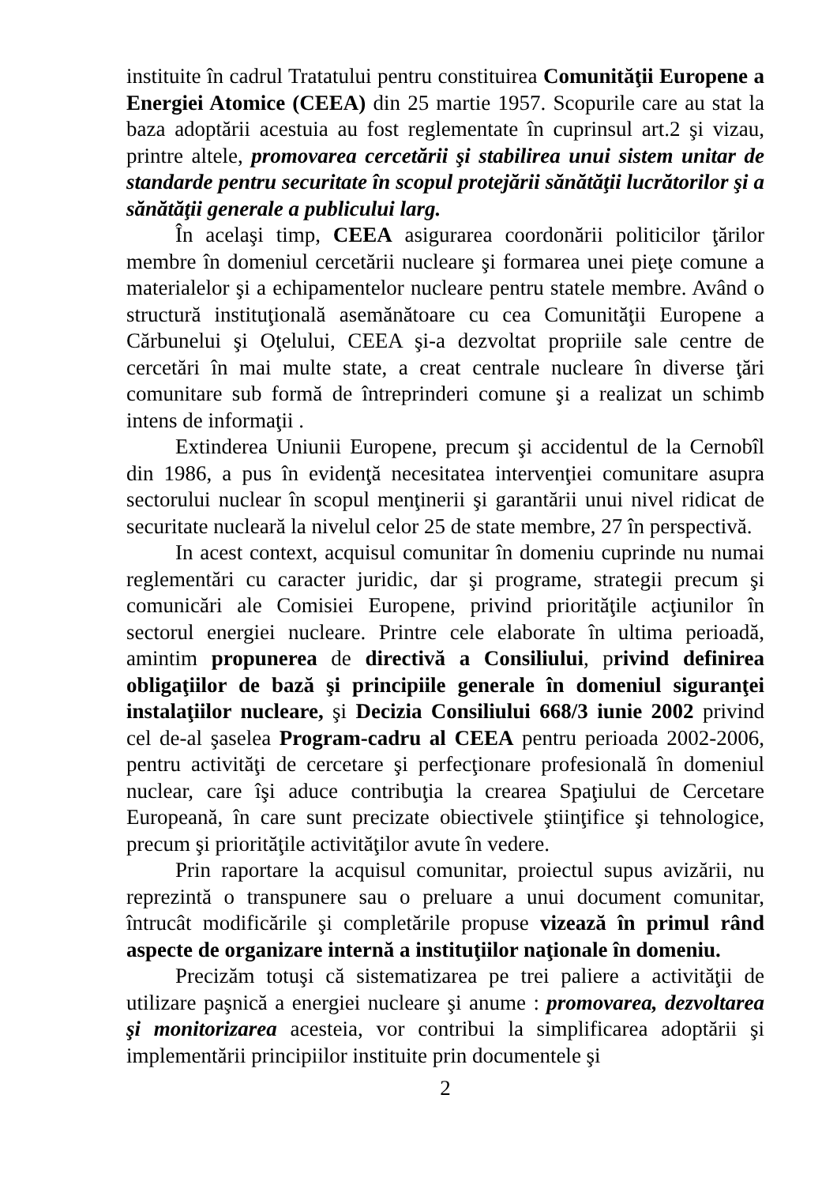instituite în cadrul Tratatului pentru constituirea Comunităţii Europene a Energiei Atomice (CEEA) din 25 martie 1957. Scopurile care au stat la baza adoptării acestuia au fost reglementate în cuprinsul art.2 şi vizau, printre altele, promovarea cercetării şi stabilirea unui sistem unitar de standarde pentru securitate în scopul protejării sănătăţii lucrătorilor şi a sănătăţii generale a publicului larg.
În acelaşi timp, CEEA asigurarea coordonării politicilor ţărilor membre în domeniul cercetării nucleare şi formarea unei pieţe comune a materialelor şi a echipamentelor nucleare pentru statele membre. Având o structură instituţională asemănătoare cu cea Comunităţii Europene a Cărbunelui şi Oţelului, CEEA şi-a dezvoltat propriile sale centre de cercetări în mai multe state, a creat centrale nucleare în diverse ţări comunitare sub formă de întreprinderi comune şi a realizat un schimb intens de informaţii .
Extinderea Uniunii Europene, precum şi accidentul de la Cernobîl din 1986, a pus în evidenţă necesitatea intervenţiei comunitare asupra sectorului nuclear în scopul menţinerii şi garantării unui nivel ridicat de securitate nucleară la nivelul celor 25 de state membre, 27 în perspectivă.
In acest context, acquisul comunitar în domeniu cuprinde nu numai reglementări cu caracter juridic, dar şi programe, strategii precum şi comunicări ale Comisiei Europene, privind priorităţile acţiunilor în sectorul energiei nucleare. Printre cele elaborate în ultima perioadă, amintim propunerea de directivă a Consiliului, privind definirea obligaţiilor de bază şi principiile generale în domeniul siguranţei instalaţiilor nucleare, şi Decizia Consiliului 668/3 iunie 2002 privind cel de-al şaselea Program-cadru al CEEA pentru perioada 2002-2006, pentru activităţi de cercetare şi perfecţionare profesională în domeniul nuclear, care îşi aduce contribuţia la crearea Spaţiului de Cercetare Europeană, în care sunt precizate obiectivele ştiinţifice şi tehnologice, precum şi priorităţile activităţilor avute în vedere.
Prin raportare la acquisul comunitar, proiectul supus avizării, nu reprezintă o transpunere sau o preluare a unui document comunitar, întrucât modificările şi completările propuse vizează în primul rând aspecte de organizare internă a instituţiilor naţionale în domeniu.
Precizăm totuşi că sistematizarea pe trei paliere a activităţii de utilizare paşnică a energiei nucleare şi anume : promovarea, dezvoltarea şi monitorizarea acesteia, vor contribui la simplificarea adoptării şi implementării principiilor instituite prin documentele şi
2